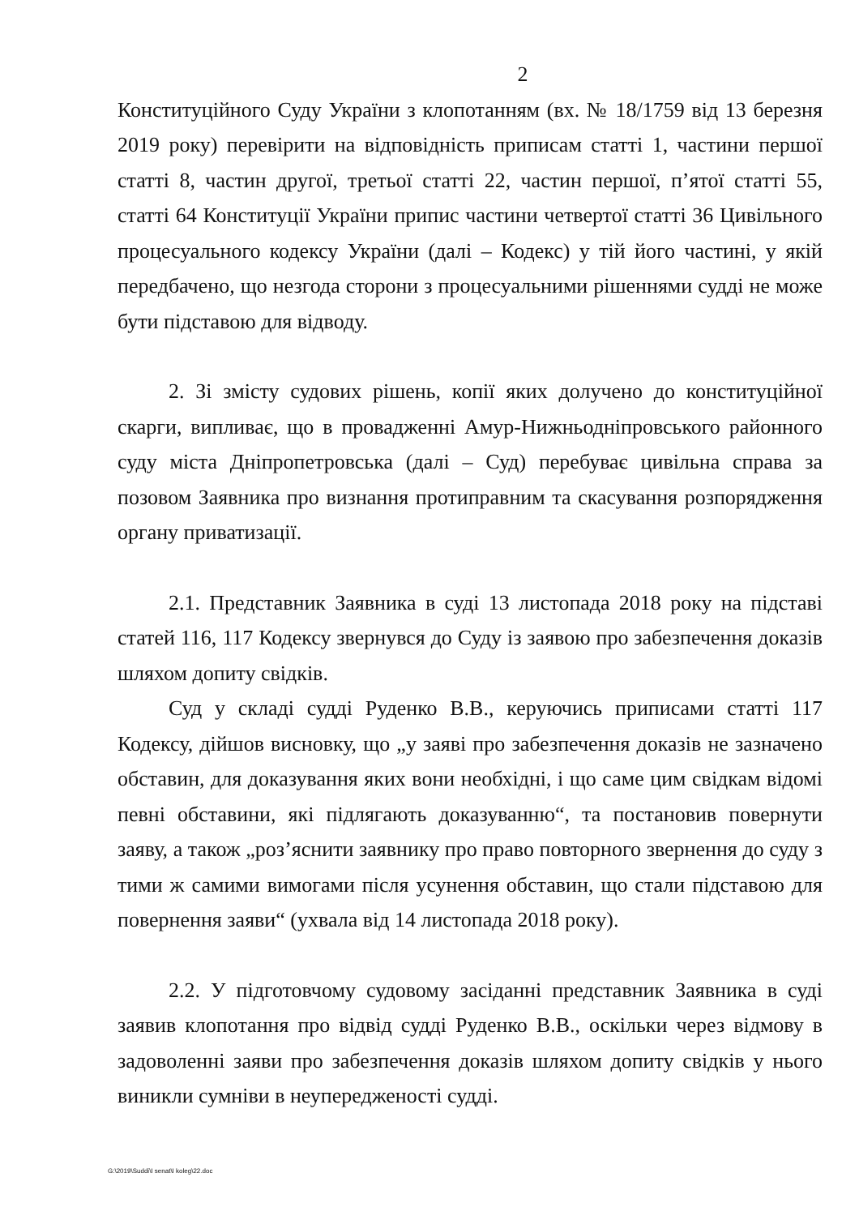2
Конституційного Суду України з клопотанням (вх. № 18/1759 від 13 березня 2019 року) перевірити на відповідність приписам статті 1, частини першої статті 8, частин другої, третьої статті 22, частин першої, п’ятої статті 55, статті 64 Конституції України припис частини четвертої статті 36 Цивільного процесуального кодексу України (далі – Кодекс) у тій його частині, у якій передбачено, що незгода сторони з процесуальними рішеннями судді не може бути підставою для відводу.
2. Зі змісту судових рішень, копії яких долучено до конституційної скарги, випливає, що в провадженні Амур-Нижньодніпровського районного суду міста Дніпропетровська (далі – Суд) перебуває цивільна справа за позовом Заявника про визнання протиправним та скасування розпорядження органу приватизації.
2.1. Представник Заявника в суді 13 листопада 2018 року на підставі статей 116, 117 Кодексу звернувся до Суду із заявою про забезпечення доказів шляхом допиту свідків.
Суд у складі судді Руденко В.В., керуючись приписами статті 117 Кодексу, дійшов висновку, що „у заяві про забезпечення доказів не зазначено обставин, для доказування яких вони необхідні, і що саме цим свідкам відомі певні обставини, які підлягають доказуванню“, та постановив повернути заяву, а також „роз’яснити заявнику про право повторного звернення до суду з тими ж самими вимогами після усунення обставин, що стали підставою для повернення заяви“ (ухвала від 14 листопада 2018 року).
2.2. У підготовчому судовому засіданні представник Заявника в суді заявив клопотання про відвід судді Руденко В.В., оскільки через відмову в задоволенні заяви про забезпечення доказів шляхом допиту свідків у нього виникли сумніви в неупередженості судді.
G:\2019\Suddi\I senat\I koleg\22.doc